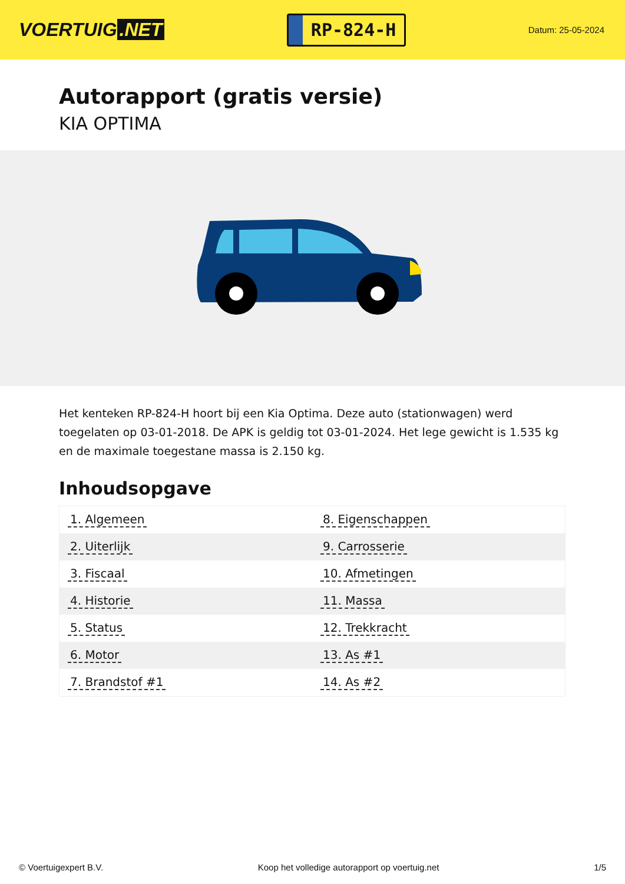VOERTUIG.NET
RP-824-H
Datum: 25-05-2024
Autorapport (gratis versie)
KIA OPTIMA
Het kenteken RP-824-H hoort bij een Kia Optima. Deze auto (stationwagen) werd toegelaten op 03-01-2018. De APK is geldig tot 03-01-2024. Het lege gewicht is 1.535 kg en de maximale toegestane massa is 2.150 kg.
Inhoudsopgave
| 1. Algemeen | 8. Eigenschappen |
| 2. Uiterlijk | 9. Carrosserie |
| 3. Fiscaal | 10. Afmetingen |
| 4. Historie | 11. Massa |
| 5. Status | 12. Trekkracht |
| 6. Motor | 13. As #1 |
| 7. Brandstof #1 | 14. As #2 |
© Voertuigexpert B.V. Koop het volledige autorapport op voertuig.net
1/5